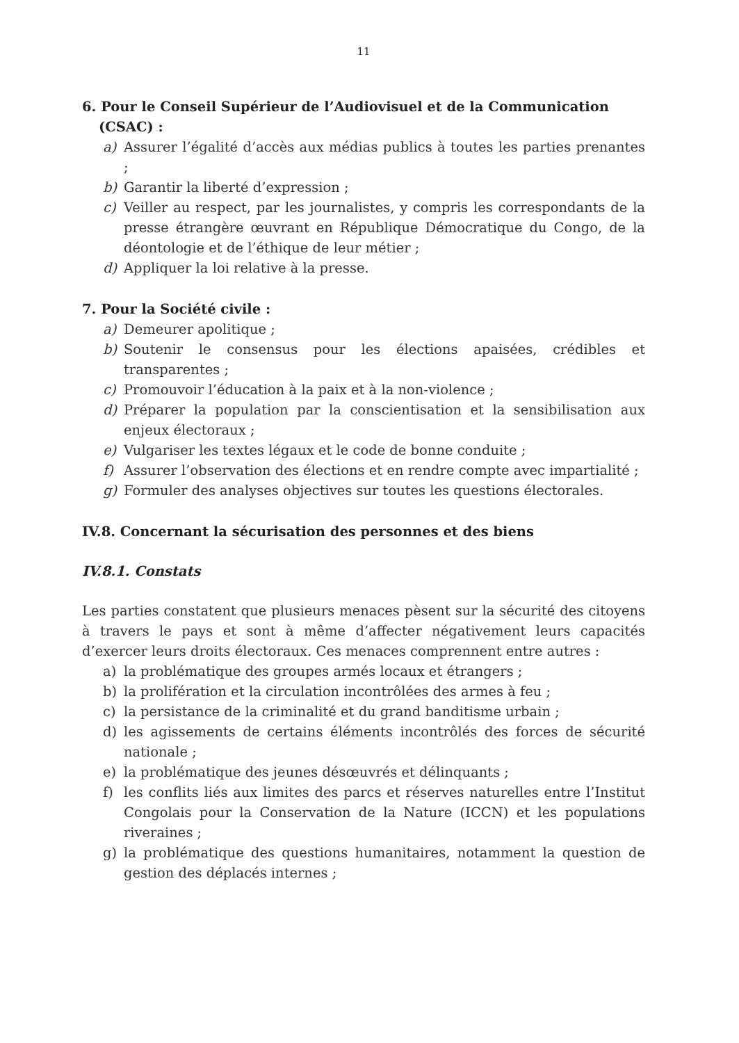11
6. Pour le Conseil Supérieur de l’Audiovisuel et de la Communication (CSAC) :
a) Assurer l’égalité d’accès aux médias publics à toutes les parties prenantes ;
b) Garantir la liberté d’expression ;
c) Veiller au respect, par les journalistes, y compris les correspondants de la presse étrangère œuvrant en République Démocratique du Congo, de la déontologie et de l’éthique de leur métier ;
d) Appliquer la loi relative à la presse.
7. Pour la Société civile :
a) Demeurer apolitique ;
b) Soutenir le consensus pour les élections apaisées, crédibles et transparentes ;
c) Promouvoir l’éducation à la paix et à la non-violence ;
d) Préparer la population par la conscientisation et la sensibilisation aux enjeux électoraux ;
e) Vulgariser les textes légaux et le code de bonne conduite ;
f) Assurer l’observation des élections et en rendre compte avec impartialité ;
g) Formuler des analyses objectives sur toutes les questions électorales.
IV.8. Concernant la sécurisation des personnes et des biens
IV.8.1. Constats
Les parties constatent que plusieurs menaces pèsent sur la sécurité des citoyens à travers le pays et sont à même d’affecter négativement leurs capacités d’exercer leurs droits électoraux. Ces menaces comprennent entre autres :
a) la problématique des groupes armés locaux et étrangers ;
b) la prolifération et la circulation incontrôlées des armes à feu ;
c) la persistance de la criminalité et du grand banditisme urbain ;
d) les agissements de certains éléments incontrôlés des forces de sécurité nationale ;
e) la problématique des jeunes désœuvrés et délinquants ;
f) les conflits liés aux limites des parcs et réserves naturelles entre l’Institut Congolais pour la Conservation de la Nature (ICCN) et les populations riveraines ;
g) la problématique des questions humanitaires, notamment la question de gestion des déplacés internes ;